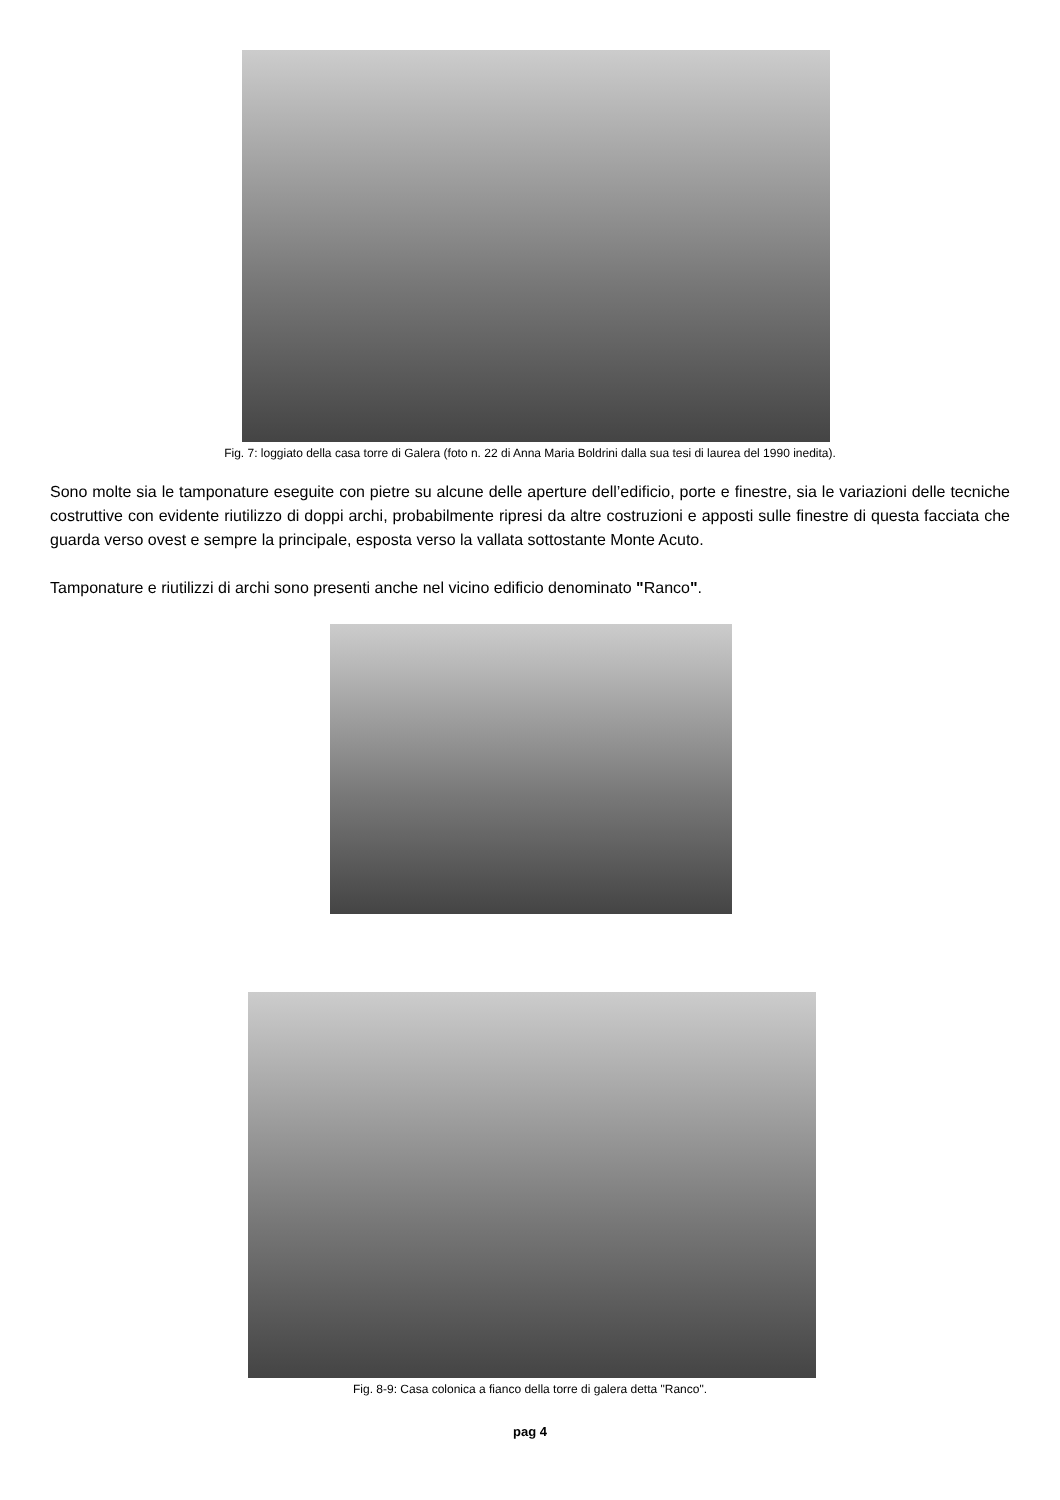Fig. 7: loggiato della casa torre di Galera (foto n. 22 di Anna Maria Boldrini dalla sua tesi di laurea del 1990 inedita).
Sono molte sia le tamponature eseguite con pietre su alcune delle aperture dell’edificio, porte e finestre, sia le variazioni delle tecniche costruttive con evidente riutilizzo di doppi archi, probabilmente ripresi da altre costruzioni e apposti sulle finestre di questa facciata che guarda verso ovest e sempre la principale, esposta verso la vallata sottostante Monte Acuto.
Tamponature e riutilizzi di archi sono presenti anche nel vicino edificio denominato "Ranco".
Fig. 8-9: Casa colonica a fianco della torre di galera detta "Ranco".
pag 4